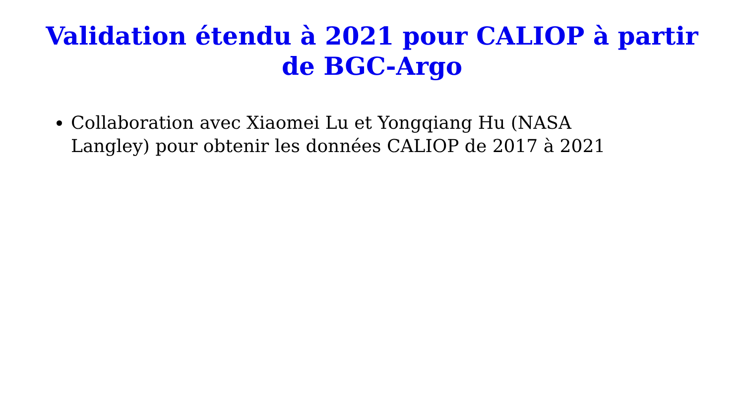Validation étendu à 2021 pour CALIOP à partir de BGC-Argo
Collaboration avec Xiaomei Lu et Yongqiang Hu (NASA Langley) pour obtenir les données CALIOP de 2017 à 2021